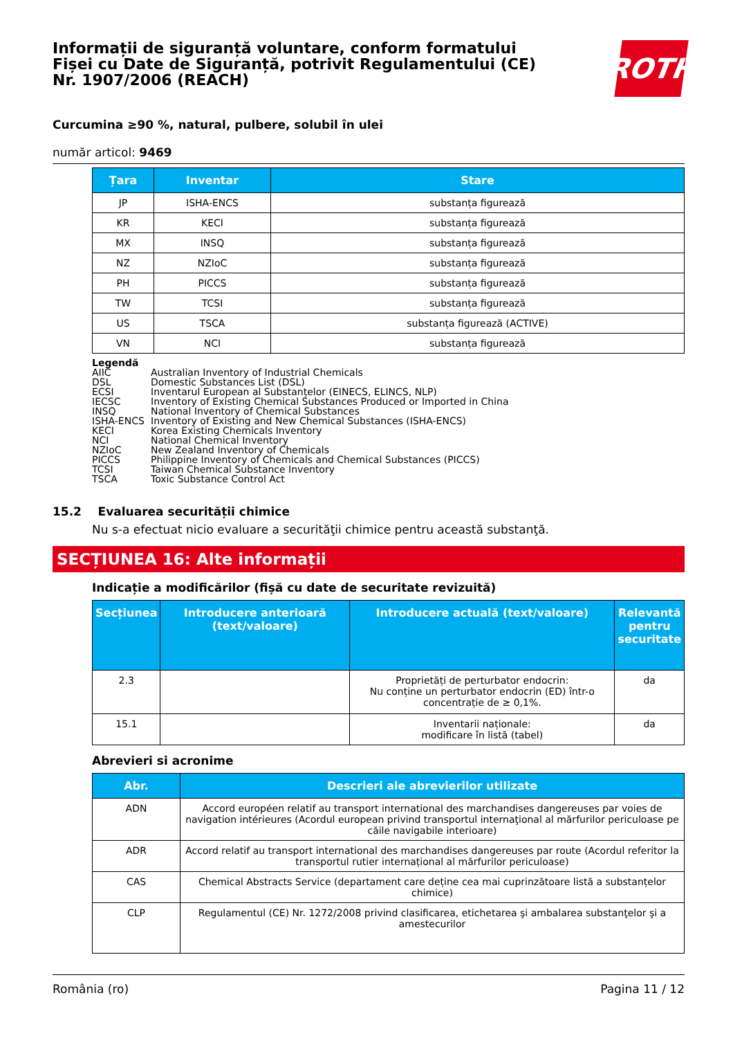Informații de siguranță voluntare, conform formatului
Fișei cu Date de Siguranță, potrivit Regulamentului (CE)
Nr. 1907/2006 (REACH)
ROTH
Curcumina ≥90 %, natural, pulbere, solubil în ulei
număr articol: 9469
| Țara | Inventar | Stare |
| --- | --- | --- |
| JP | ISHA-ENCS | substanța figurează |
| KR | KECI | substanța figurează |
| MX | INSQ | substanța figurează |
| NZ | NZIoC | substanța figurează |
| PH | PICCS | substanța figurează |
| TW | TCSI | substanța figurează |
| US | TSCA | substanța figurează (ACTIVE) |
| VN | NCI | substanța figurează |
Legendă
AIIC Australian Inventory of Industrial Chemicals
DSL Domestic Substances List (DSL)
ECSI Inventarul European al Substanțelor (EINECS, ELINCS, NLP)
IECSC Inventory of Existing Chemical Substances Produced or Imported in China
INSQ National Inventory of Chemical Substances
ISHA-ENCS Inventory of Existing and New Chemical Substances (ISHA-ENCS)
KECI Korea Existing Chemicals Inventory
NCI National Chemical Inventory
NZIoC New Zealand Inventory of Chemicals
PICCS Philippine Inventory of Chemicals and Chemical Substances (PICCS)
TCSI Taiwan Chemical Substance Inventory
TSCA Toxic Substance Control Act
15.2 Evaluarea securității chimice
Nu s-a efectuat nicio evaluare a securităţii chimice pentru această substanţă.
SECȚIUNEA 16: Alte informații
Indicație a modificărilor (fișă cu date de securitate revizuită)
| Secțiunea | Introducere anterioară (text/valoare) | Introducere actuală (text/valoare) | Relevantă pentru securitate |
| --- | --- | --- | --- |
| 2.3 | | Proprietăți de perturbator endocrin: Nu conține un perturbator endocrin (ED) într-o concentrație de ≥ 0,1%. | da |
| 15.1 | | Inventarii naționale: modificare în listă (tabel) | da |
Abrevieri si acronime
| Abr. | Descrieri ale abrevierilor utilizate |
| --- | --- |
| ADN | Accord européen relatif au transport international des marchandises dangereuses par voies de navigation intérieures (Acordul european privind transportul internaţional al mărfurilor periculoase pe căile navigabile interioare) |
| ADR | Accord relatif au transport international des marchandises dangereuses par route (Acordul referitor la transportul rutier internațional al mărfurilor periculoase) |
| CAS | Chemical Abstracts Service (departament care deține cea mai cuprinzătoare listă a substanțelor chimice) |
| CLP | Regulamentul (CE) Nr. 1272/2008 privind clasificarea, etichetarea şi ambalarea substanţelor şi a amestecurilor |
România (ro) Pagina 11 / 12